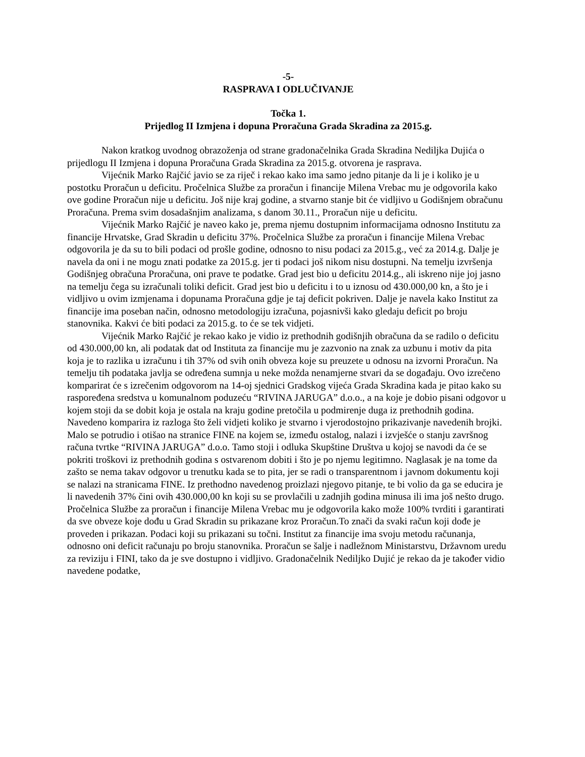-5-
RASPRAVA I ODLUČIVANJE
Točka 1.
Prijedlog II Izmjena i dopuna Proračuna Grada Skradina za 2015.g.
Nakon kratkog uvodnog obrazoženja od strane gradonačelnika Grada Skradina Nediljka Dujića o prijedlogu II Izmjena i dopuna Proračuna Grada Skradina za 2015.g. otvorena je rasprava.
Vijećnik Marko Rajčić javio se za riječ i rekao kako ima samo jedno pitanje da li je i koliko je u postotku Proračun u deficitu. Pročelnica Službe za proračun i financije Milena Vrebac mu je odgovorila kako ove godine Proračun nije u deficitu. Još nije kraj godine, a stvarno stanje bit će vidljivo u Godišnjem obračunu Proračuna. Prema svim dosadašnjim analizama, s danom 30.11., Proračun nije u deficitu.
Vijećnik Marko Rajčić je naveo kako je, prema njemu dostupnim informacijama odnosno Institutu za financije Hrvatske, Grad Skradin u deficitu 37%. Pročelnica Službe za proračun i financije Milena Vrebac odgovorila je da su to bili podaci od prošle godine, odnosno to nisu podaci za 2015.g., već za 2014.g. Dalje je navela da oni i ne mogu znati podatke za 2015.g. jer ti podaci još nikom nisu dostupni. Na temelju izvršenja Godišnjeg obračuna Proračuna, oni prave te podatke. Grad jest bio u deficitu 2014.g., ali iskreno nije joj jasno na temelju čega su izračunali toliki deficit. Grad jest bio u deficitu i to u iznosu od 430.000,00 kn, a što je i vidljivo u ovim izmjenama i dopunama Proračuna gdje je taj deficit pokriven. Dalje je navela kako Institut za financije ima poseban način, odnosno metodologiju izračuna, pojasnivši kako gledaju deficit po broju stanovnika. Kakvi će biti podaci za 2015.g. to će se tek vidjeti.
Vijećnik Marko Rajčić je rekao kako je vidio iz prethodnih godišnjih obračuna da se radilo o deficitu od 430.000,00 kn, ali podatak dat od Instituta za financije mu je zazvonio na znak za uzbunu i motiv da pita koja je to razlika u izračunu i tih 37% od svih onih obveza koje su preuzete u odnosu na izvorni Proračun. Na temelju tih podataka javlja se određena sumnja u neke možda nenamjerne stvari da se događaju. Ovo izrečeno komparirat će s izrečenim odgovorom na 14-oj sjednici Gradskog vijeća Grada Skradina kada je pitao kako su raspoređena sredstva u komunalnom poduzeću “RIVINA JARUGA” d.o.o., a na koje je dobio pisani odgovor u kojem stoji da se dobit koja je ostala na kraju godine pretočila u podmirenje duga iz prethodnih godina. Navedeno komparira iz razloga što želi vidjeti koliko je stvarno i vjerodostojno prikazivanje navedenih brojki. Malo se potrudio i otišao na stranice FINE na kojem se, između ostalog, nalazi i izvješće o stanju završnog računa tvrtke “RIVINA JARUGA” d.o.o. Tamo stoji i odluka Skupštine Društva u kojoj se navodi da će se pokriti troškovi iz prethodnih godina s ostvarenom dobiti i što je po njemu legitimno. Naglasak je na tome da zašto se nema takav odgovor u trenutku kada se to pita, jer se radi o transparentnom i javnom dokumentu koji se nalazi na stranicama FINE. Iz prethodno navedenog proizlazi njegovo pitanje, te bi volio da ga se educira je li navedenih 37% čini ovih 430.000,00 kn koji su se provlačili u zadnjih godina minusa ili ima još nešto drugo.
Pročelnica Službe za proračun i financije Milena Vrebac mu je odgovorila kako može 100% tvrditi i garantirati da sve obveze koje dođu u Grad Skradin su prikazane kroz Proračun.To znači da svaki račun koji dođe je proveden i prikazan. Podaci koji su prikazani su točni. Institut za financije ima svoju metodu računanja, odnosno oni deficit računaju po broju stanovnika. Proračun se šalje i nadležnom Ministarstvu, Državnom uredu za reviziju i FINI, tako da je sve dostupno i vidljivo. Gradonačelnik Nediljko Dujić je rekao da je također vidio navedene podatke,